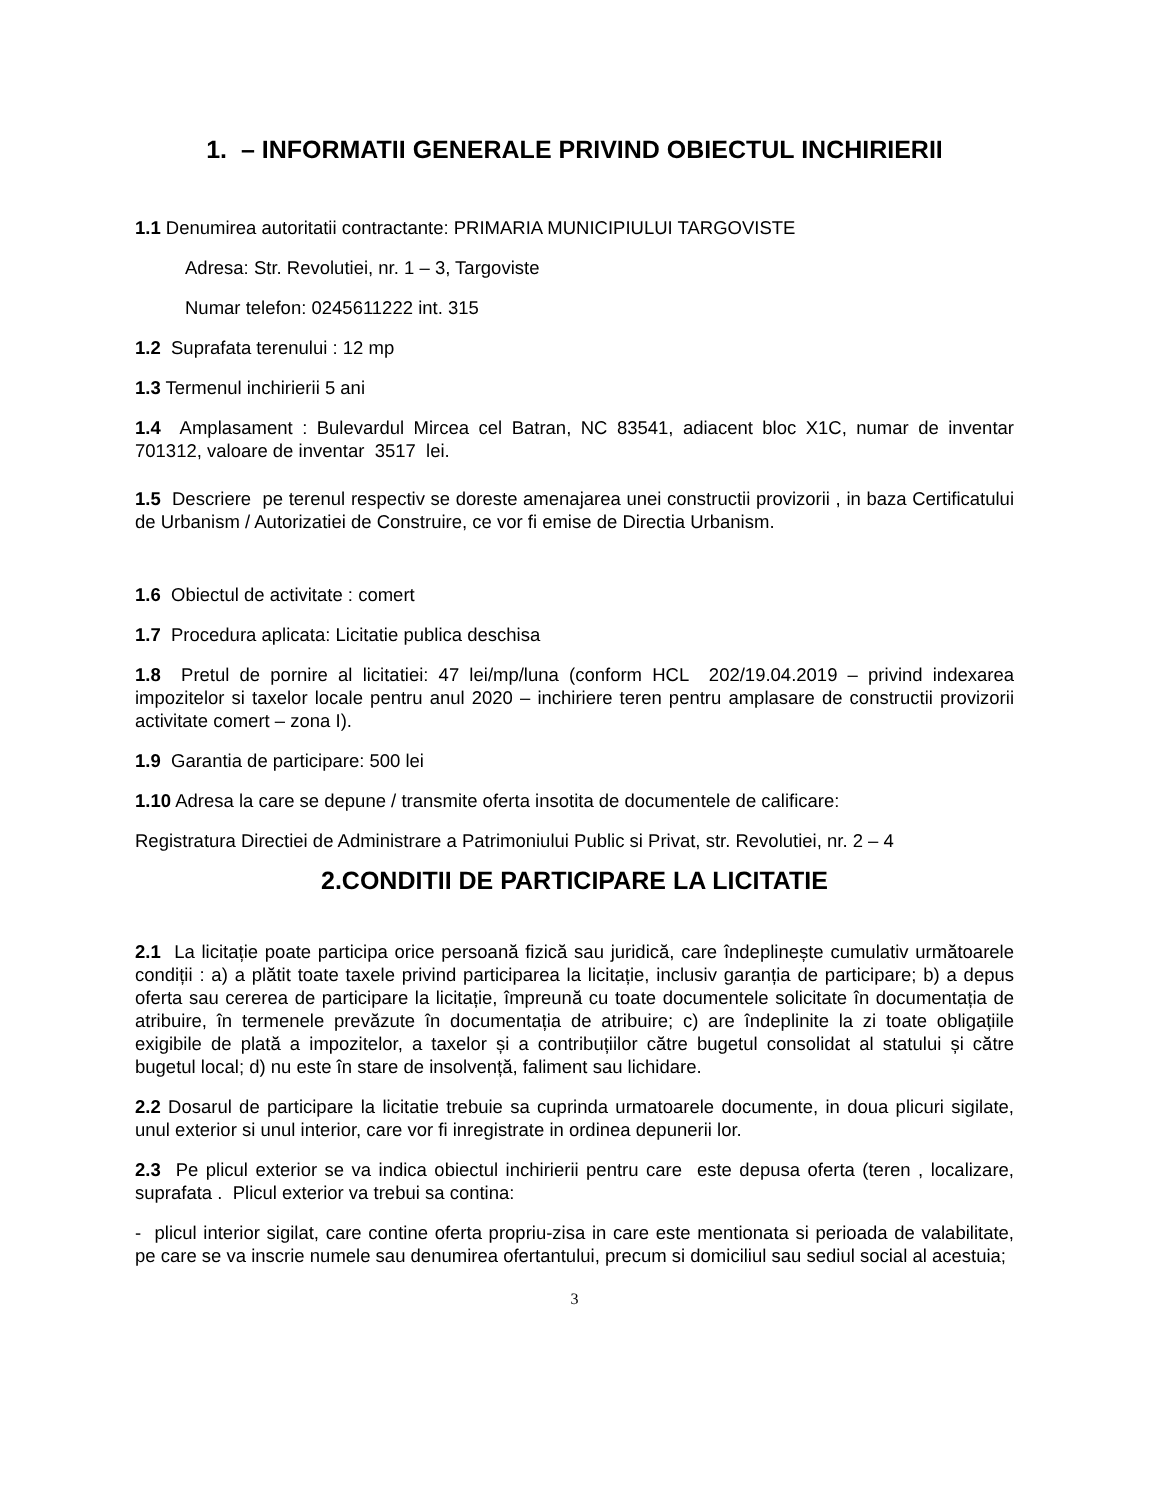1. – INFORMATII GENERALE PRIVIND OBIECTUL INCHIRIERII
1.1 Denumirea autoritatii contractante: PRIMARIA MUNICIPIULUI TARGOVISTE
Adresa: Str. Revolutiei, nr. 1 – 3, Targoviste
Numar telefon: 0245611222 int. 315
1.2 Suprafata terenului : 12 mp
1.3 Termenul inchirierii 5 ani
1.4 Amplasament : Bulevardul Mircea cel Batran, NC 83541, adiacent bloc X1C, numar de inventar 701312, valoare de inventar 3517 lei.
1.5 Descriere pe terenul respectiv se doreste amenajarea unei constructii provizorii , in baza Certificatului de Urbanism / Autorizatiei de Construire, ce vor fi emise de Directia Urbanism.
1.6 Obiectul de activitate : comert
1.7 Procedura aplicata: Licitatie publica deschisa
1.8 Pretul de pornire al licitatiei: 47 lei/mp/luna (conform HCL 202/19.04.2019 – privind indexarea impozitelor si taxelor locale pentru anul 2020 – inchiriere teren pentru amplasare de constructii provizorii activitate comert – zona I).
1.9 Garantia de participare: 500 lei
1.10 Adresa la care se depune / transmite oferta insotita de documentele de calificare:
Registratura Directiei de Administrare a Patrimoniului Public si Privat, str. Revolutiei, nr. 2 – 4
2.CONDITII DE PARTICIPARE LA LICITATIE
2.1 La licitație poate participa orice persoană fizică sau juridică, care îndeplinește cumulativ următoarele condiții : a) a plătit toate taxele privind participarea la licitație, inclusiv garanția de participare; b) a depus oferta sau cererea de participare la licitație, împreună cu toate documentele solicitate în documentația de atribuire, în termenele prevăzute în documentația de atribuire; c) are îndeplinite la zi toate obligațiile exigibile de plată a impozitelor, a taxelor și a contribuțiilor către bugetul consolidat al statului și către bugetul local; d) nu este în stare de insolvență, faliment sau lichidare.
2.2 Dosarul de participare la licitatie trebuie sa cuprinda urmatoarele documente, in doua plicuri sigilate, unul exterior si unul interior, care vor fi inregistrate in ordinea depunerii lor.
2.3 Pe plicul exterior se va indica obiectul inchirierii pentru care este depusa oferta (teren , localizare, suprafata . Plicul exterior va trebui sa contina:
- plicul interior sigilat, care contine oferta propriu-zisa in care este mentionata si perioada de valabilitate, pe care se va inscrie numele sau denumirea ofertantului, precum si domiciliul sau sediul social al acestuia;
3